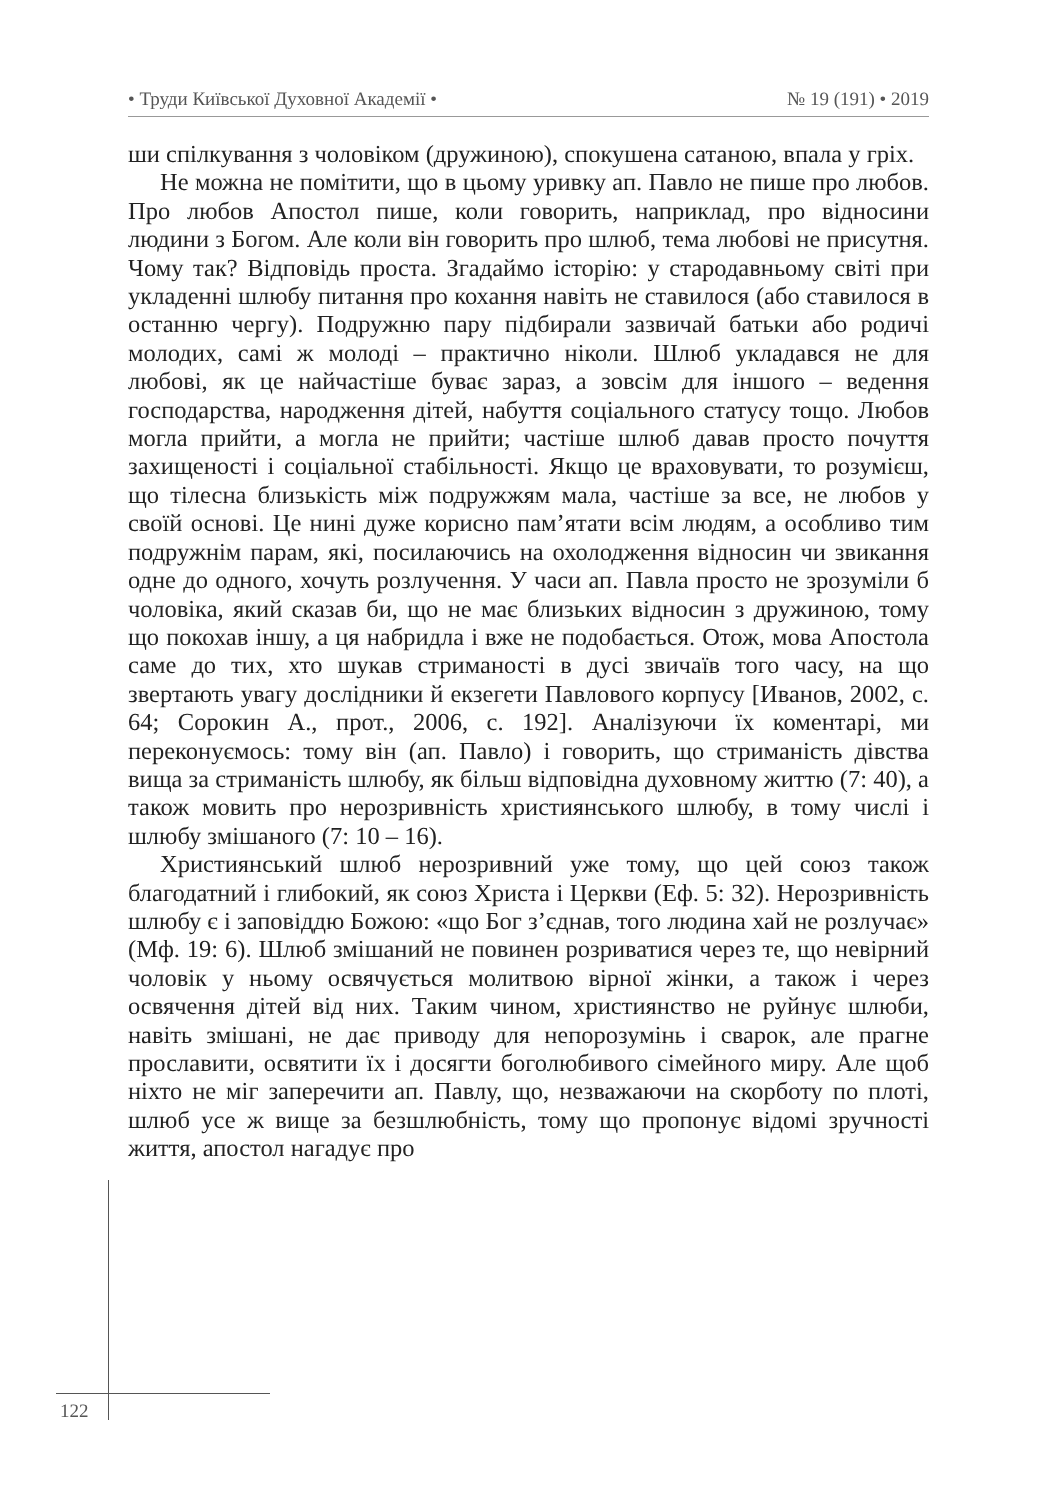• Труди Київської Духовної Академії • № 19 (191) • 2019
ши спілкування з чоловіком (дружиною), спокушена сатаною, впала у гріх.
Не можна не помітити, що в цьому уривку ап. Павло не пише про любов. Про любов Апостол пише, коли говорить, наприклад, про відносини людини з Богом. Але коли він говорить про шлюб, тема любові не присутня. Чому так? Відповідь проста. Згадаймо історію: у стародавньому світі при укладенні шлюбу питання про кохання навіть не ставилося (або ставилося в останню чергу). Подружню пару підбирали зазвичай батьки або родичі молодих, самі ж молоді – практично ніколи. Шлюб укладався не для любові, як це найчастіше буває зараз, а зовсім для іншого – ведення господарства, народження дітей, набуття соціального статусу тощо. Любов могла прийти, а могла не прийти; частіше шлюб давав просто почуття захищеності і соціальної стабільності. Якщо це враховувати, то розумієш, що тілесна близькість між подружжям мала, частіше за все, не любов у своїй основі. Це нині дуже корисно пам’ятати всім людям, а особливо тим подружнім парам, які, посилаючись на охолодження відносин чи звикання одне до одного, хочуть розлучення. У часи ап. Павла просто не зрозуміли б чоловіка, який сказав би, що не має близьких відносин з дружиною, тому що покохав іншу, а ця набридла і вже не подобається. Отож, мова Апостола саме до тих, хто шукав стриманості в дусі звичаїв того часу, на що звертають увагу дослідники й екзегети Павлового корпусу [Иванов, 2002, с. 64; Сорокин А., прот., 2006, с. 192]. Аналізуючи їх коментарі, ми переконуємось: тому він (ап. Павло) і говорить, що стриманість дівства вища за стриманість шлюбу, як більш відповідна духовному життю (7: 40), а також мовить про нерозривність християнського шлюбу, в тому числі і шлюбу змішаного (7: 10 – 16).
Християнський шлюб нерозривний уже тому, що цей союз також благодатний і глибокий, як союз Христа і Церкви (Еф. 5: 32). Нерозривність шлюбу є і заповіддю Божою: «що Бог з’єднав, того людина хай не розлучає» (Мф. 19: 6). Шлюб змішаний не повинен розриватися через те, що невірний чоловік у ньому освячується молитвою вірної жінки, а також і через освячення дітей від них. Таким чином, християнство не руйнує шлюби, навіть змішані, не дає приводу для непорозумінь і сварок, але прагне прославити, освятити їх і досягти боголюбивого сімейного миру. Але щоб ніхто не міг заперечити ап. Павлу, що, незважаючи на скорботу по плоті, шлюб усе ж вище за безшлюбність, тому що пропонує відомі зручності життя, апостол нагадує про
122